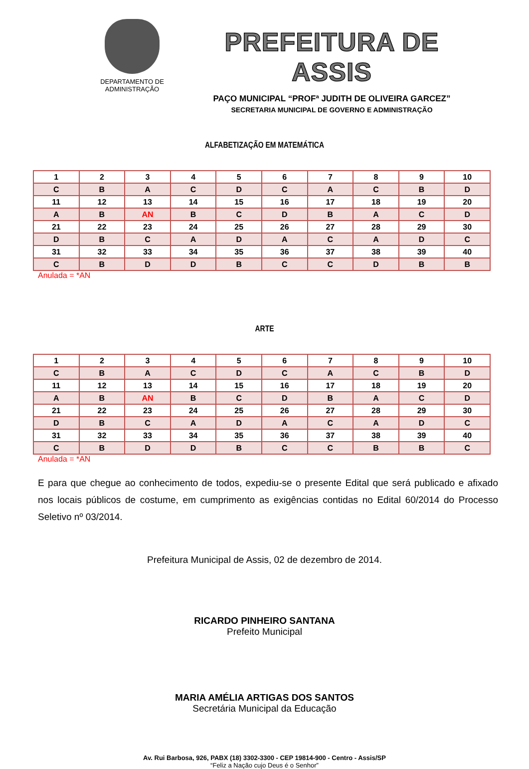DEPARTAMENTO DE
ADMINISTRAÇÃO
PREFEITURA DE ASSIS
PAÇO MUNICIPAL “PROFª JUDITH DE OLIVEIRA GARCEZ”
SECRETARIA MUNICIPAL DE GOVERNO E ADMINISTRAÇÃO
ALFABETIZAÇÃO EM MATEMÁTICA
| 1 | 2 | 3 | 4 | 5 | 6 | 7 | 8 | 9 | 10 |
| C | B | A | C | D | C | A | C | B | D |
| 11 | 12 | 13 | 14 | 15 | 16 | 17 | 18 | 19 | 20 |
| A | B | AN | B | C | D | B | A | C | D |
| 21 | 22 | 23 | 24 | 25 | 26 | 27 | 28 | 29 | 30 |
| D | B | C | A | D | A | C | A | D | C |
| 31 | 32 | 33 | 34 | 35 | 36 | 37 | 38 | 39 | 40 |
| C | B | D | D | B | C | C | D | B | B |
Anulada = *AN
ARTE
| 1 | 2 | 3 | 4 | 5 | 6 | 7 | 8 | 9 | 10 |
| C | B | A | C | D | C | A | C | B | D |
| 11 | 12 | 13 | 14 | 15 | 16 | 17 | 18 | 19 | 20 |
| A | B | AN | B | C | D | B | A | C | D |
| 21 | 22 | 23 | 24 | 25 | 26 | 27 | 28 | 29 | 30 |
| D | B | C | A | D | A | C | A | D | C |
| 31 | 32 | 33 | 34 | 35 | 36 | 37 | 38 | 39 | 40 |
| C | B | D | D | B | C | C | B | B | C |
Anulada = *AN
E para que chegue ao conhecimento de todos, expediu-se o presente Edital que será publicado e afixado nos locais públicos de costume, em cumprimento as exigências contidas no Edital 60/2014 do Processo Seletivo nº 03/2014.
Prefeitura Municipal de Assis, 02 de dezembro de 2014.
RICARDO PINHEIRO SANTANA
Prefeito Municipal
MARIA AMÉLIA ARTIGAS DOS SANTOS
Secretária Municipal da Educação
Av. Rui Barbosa, 926, PABX (18) 3302-3300 - CEP 19814-900 - Centro - Assis/SP
“Feliz a Nação cujo Deus é o Senhor”